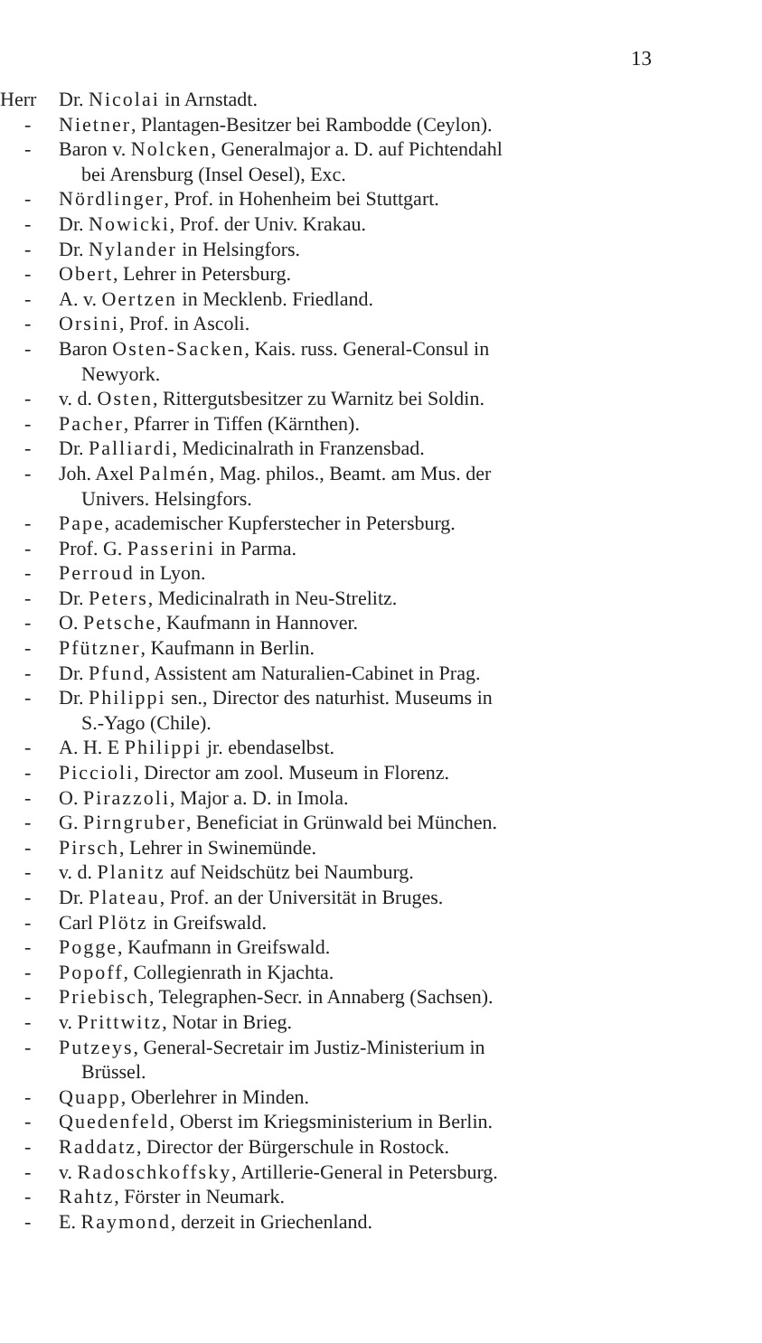13
Herr Dr. Nicolai in Arnstadt.
- Nietner, Plantagen-Besitzer bei Rambodde (Ceylon).
- Baron v. Nolcken, Generalmajor a. D. auf Pichtendahl
bei Arensburg (Insel Oesel), Exc.
- Nördlinger, Prof. in Hohenheim bei Stuttgart.
- Dr. Nowicki, Prof. der Univ. Krakau.
- Dr. Nylander in Helsingfors.
- Obert, Lehrer in Petersburg.
- A. v. Oertzen in Mecklenb. Friedland.
- Orsini, Prof. in Ascoli.
- Baron Osten-Sacken, Kais. russ. General-Consul in
Newyork.
- v. d. Osten, Rittergutsbesitzer zu Warnitz bei Soldin.
- Pacher, Pfarrer in Tiffen (Kärnthen).
- Dr. Palliardi, Medicinalrath in Franzensbad.
- Joh. Axel Palmén, Mag. philos., Beamt. am Mus. der
Univers. Helsingfors.
- Pape, academischer Kupferstecher in Petersburg.
- Prof. G. Passerini in Parma.
- Perroud in Lyon.
- Dr. Peters, Medicinalrath in Neu-Strelitz.
- O. Petsche, Kaufmann in Hannover.
- Pfützner, Kaufmann in Berlin.
- Dr. Pfund, Assistent am Naturalien-Cabinet in Prag.
- Dr. Philippi sen., Director des naturhist. Museums in
S.-Yago (Chile).
- A. H. E Philippi jr. ebendaselbst.
- Piccioli, Director am zool. Museum in Florenz.
- O. Pirazzoli, Major a. D. in Imola.
- G. Pirngruber, Beneficiat in Grünwald bei München.
- Pirsch, Lehrer in Swinemünde.
- v. d. Planitz auf Neidschütz bei Naumburg.
- Dr. Plateau, Prof. an der Universität in Bruges.
- Carl Plötz in Greifswald.
- Pogge, Kaufmann in Greifswald.
- Popoff, Collegienrath in Kjachta.
- Priebisch, Telegraphen-Secr. in Annaberg (Sachsen).
- v. Prittwitz, Notar in Brieg.
- Putzeys, General-Secretair im Justiz-Ministerium in
Brüssel.
- Quapp, Oberlehrer in Minden.
- Quedenfeld, Oberst im Kriegsministerium in Berlin.
- Raddatz, Director der Bürgerschule in Rostock.
- v. Radoschkoffsky, Artillerie-General in Petersburg.
- Rahtz, Förster in Neumark.
- E. Raymond, derzeit in Griechenland.